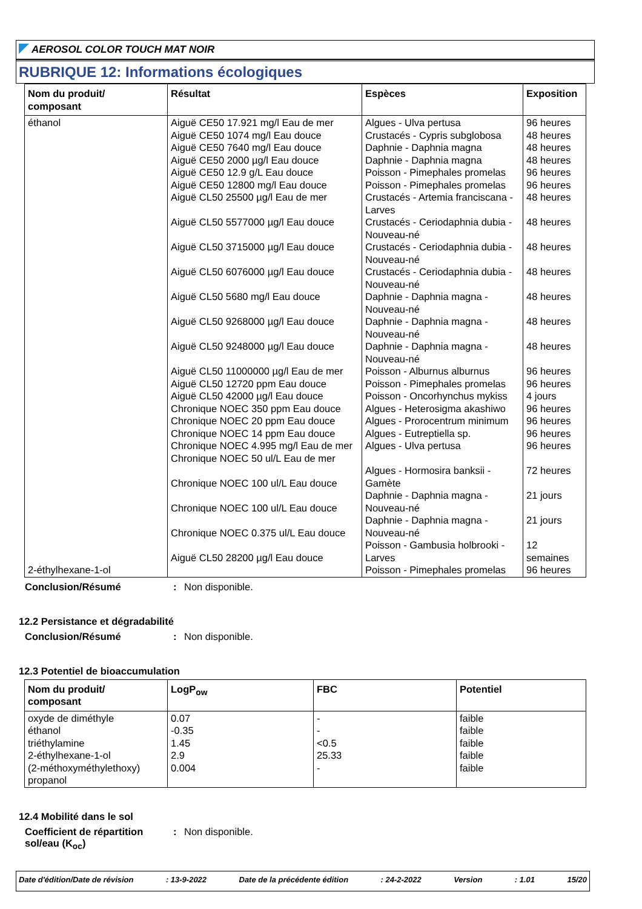AEROSOL COLOR TOUCH MAT NOIR
RUBRIQUE 12: Informations écologiques
| Nom du produit/ composant | Résultat | Espèces | Exposition |
| --- | --- | --- | --- |
| éthanol 2-éthylhexane-1-ol | Aiguë CE50 17.921 mg/l Eau de mer Aiguë CE50 1074 mg/l Eau douce Aiguë CE50 7640 mg/l Eau douce Aiguë CE50 2000 µg/l Eau douce Aiguë CE50 12.9 g/L Eau douce Aiguë CE50 12800 mg/l Eau douce Aiguë CL50 25500 µg/l Eau de mer Aiguë CL50 5577000 µg/l Eau douce Aiguë CL50 3715000 µg/l Eau douce Aiguë CL50 6076000 µg/l Eau douce Aiguë CL50 5680 mg/l Eau douce Aiguë CL50 9268000 µg/l Eau douce Aiguë CL50 9248000 µg/l Eau douce Aiguë CL50 11000000 µg/l Eau de mer Aiguë CL50 12720 ppm Eau douce Aiguë CL50 42000 µg/l Eau douce Chronique NOEC 350 ppm Eau douce Chronique NOEC 20 ppm Eau douce Chronique NOEC 14 ppm Eau douce Chronique NOEC 4.995 mg/l Eau de mer Chronique NOEC 50 ul/L Eau de mer Chronique NOEC 100 ul/L Eau douce Chronique NOEC 100 ul/L Eau douce Chronique NOEC 0.375 ul/L Eau douce Aiguë CL50 28200 µg/l Eau douce | Algues - Ulva pertusa Crustacés - Cypris subglobosa Daphnie - Daphnia magna Daphnie - Daphnia magna Poisson - Pimephales promelas Poisson - Pimephales promelas Crustacés - Artemia franciscana - Larves Crustacés - Ceriodaphnia dubia - Nouveau-né Crustacés - Ceriodaphnia dubia - Nouveau-né Crustacés - Ceriodaphnia dubia - Nouveau-né Daphnie - Daphnia magna - Nouveau-né Daphnie - Daphnia magna - Nouveau-né Daphnie - Daphnia magna - Nouveau-né Poisson - Alburnus alburnus Poisson - Pimephales promelas Poisson - Oncorhynchus mykiss Algues - Heterosigma akashiwo Algues - Prorocentrum minimum Algues - Eutreptiella sp. Algues - Ulva pertusa Algues - Hormosira banksii - Gamète Daphnie - Daphnia magna - Nouveau-né Daphnie - Daphnia magna - Nouveau-né Poisson - Gambusia holbrooki - Larves Poisson - Pimephales promelas | 96 heures 48 heures 48 heures 48 heures 96 heures 96 heures 48 heures 48 heures 48 heures 48 heures 48 heures 48 heures 48 heures 96 heures 96 heures 4 jours 96 heures 96 heures 96 heures 96 heures 72 heures 21 jours 21 jours 12 semaines 96 heures |
Conclusion/Résumé : Non disponible.
12.2 Persistance et dégradabilité
Conclusion/Résumé : Non disponible.
12.3 Potentiel de bioaccumulation
| Nom du produit/ composant | LogP<sub>ow</sub> | FBC | Potentiel |
| --- | --- | --- | --- |
| oxyde de diméthyle éthanol triéthylamine 2-éthylhexane-1-ol (2-méthoxyméthylethoxy) propanol | 0.07 -0.35 1.45 2.9 0.004 | - - <0.5 25.33 - | faible faible faible faible faible |
12.4 Mobilité dans le sol
Coefficient de répartition sol/eau (K<sub>oc</sub>)
: Non disponible.
Date d'édition/Date de révision: 13-9-2022 Date de la précédente édition: 24-2-2022 Version: 1.01 15/20